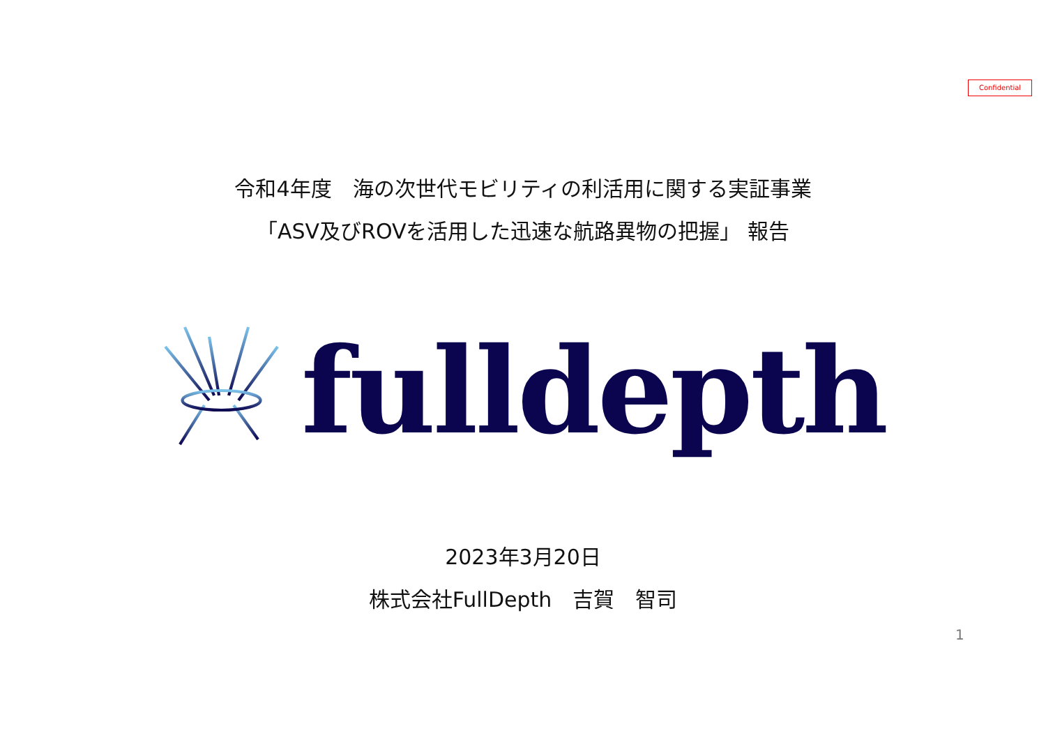Confidential
令和4年度　海の次世代モビリティの利活用に関する実証事業
「ASV及びROVを活用した迅速な航路異物の把握」 報告
fulldepth
2023年3月20日
株式会社FullDepth　吉賀　智司
1